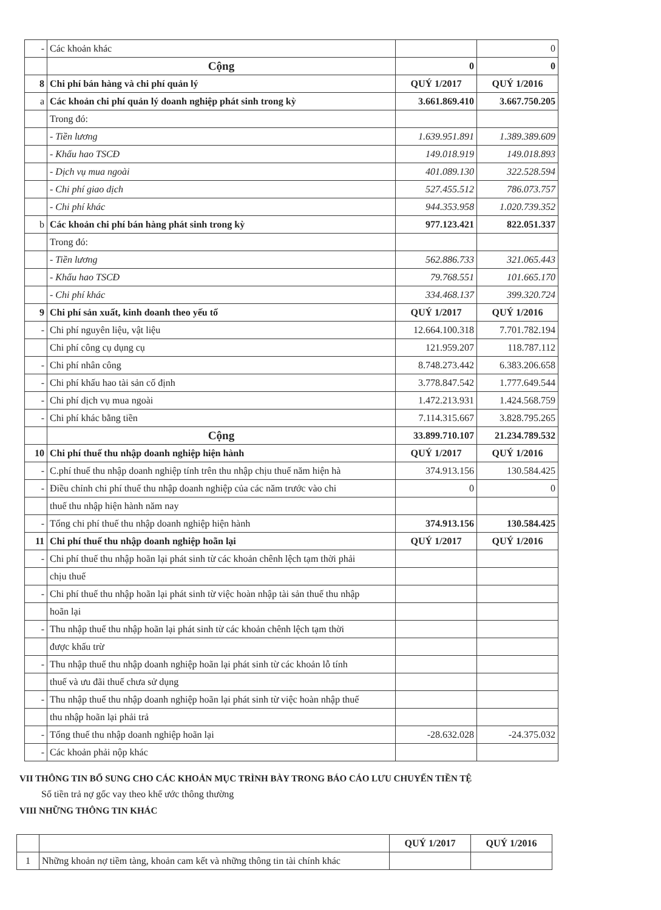| - | Các khoản khác | | 0 |
| | Cộng | 0 | 0 |
| 8 | Chi phí bán hàng và chi phí quản lý | QUÝ 1/2017 | QUÝ 1/2016 |
| a | Các khoản chi phí quản lý doanh nghiệp phát sinh trong kỳ | 3.661.869.410 | 3.667.750.205 |
| | Trong đó: | | |
| | - Tiền lương | 1.639.951.891 | 1.389.389.609 |
| | - Khấu hao TSCĐ | 149.018.919 | 149.018.893 |
| | - Dịch vụ mua ngoài | 401.089.130 | 322.528.594 |
| | - Chi phí giao dịch | 527.455.512 | 786.073.757 |
| | - Chi phí khác | 944.353.958 | 1.020.739.352 |
| b | Các khoản chi phí bán hàng phát sinh trong kỳ | 977.123.421 | 822.051.337 |
| | Trong đó: | | |
| | - Tiền lương | 562.886.733 | 321.065.443 |
| | - Khấu hao TSCĐ | 79.768.551 | 101.665.170 |
| | - Chi phí khác | 334.468.137 | 399.320.724 |
| 9 | Chi phí sản xuất, kinh doanh theo yếu tố | QUÝ 1/2017 | QUÝ 1/2016 |
| - | Chi phí nguyên liệu, vật liệu | 12.664.100.318 | 7.701.782.194 |
| | Chi phí công cụ dụng cụ | 121.959.207 | 118.787.112 |
| - | Chi phí nhân công | 8.748.273.442 | 6.383.206.658 |
| - | Chi phí khấu hao tài sản cố định | 3.778.847.542 | 1.777.649.544 |
| - | Chi phí dịch vụ mua ngoài | 1.472.213.931 | 1.424.568.759 |
| - | Chi phí khác bằng tiền | 7.114.315.667 | 3.828.795.265 |
| | Cộng | 33.899.710.107 | 21.234.789.532 |
| 10 | Chi phí thuế thu nhập doanh nghiệp hiện hành | QUÝ 1/2017 | QUÝ 1/2016 |
| - | C.phí thuế thu nhập doanh nghiệp tính trên thu nhập chịu thuế năm hiện hà | 374.913.156 | 130.584.425 |
| - | Điều chỉnh chi phí thuế thu nhập doanh nghiệp của các năm trước vào chi | 0 | 0 |
| | thuế thu nhập hiện hành năm nay | | |
| - | Tổng chi phí thuế thu nhập doanh nghiệp hiện hành | 374.913.156 | 130.584.425 |
| 11 | Chi phí thuế thu nhập doanh nghiệp hoãn lại | QUÝ 1/2017 | QUÝ 1/2016 |
| - | Chi phí thuế thu nhập hoãn lại phát sinh từ các khoản chênh lệch tạm thời phải | | |
| | chịu thuế | | |
| - | Chi phí thuế thu nhập hoãn lại phát sinh từ việc hoàn nhập tài sản thuế thu nhập | | |
| | hoãn lại | | |
| - | Thu nhập thuế thu nhập hoãn lại phát sinh từ các khoản chênh lệch tạm thời | | |
| | được khấu trừ | | |
| - | Thu nhập thuế thu nhập doanh nghiệp hoãn lại phát sinh từ các khoản lỗ tính | | |
| | thuế và ưu đãi thuế chưa sử dụng | | |
| - | Thu nhập thuế thu nhập doanh nghiệp hoãn lại phát sinh từ việc hoàn nhập thuế | | |
| | thu nhập hoãn lại phải trả | | |
| - | Tổng thuế thu nhập doanh nghiệp hoãn lại | -28.632.028 | -24.375.032 |
| - | Các khoản phải nộp khác | | |
VII THÔNG TIN BỔ SUNG CHO CÁC KHOẢN MỤC TRÌNH BÀY TRONG BÁO CÁO LƯU CHUYỂN TIỀN TỆ
Số tiền trả nợ gốc vay theo khế ước thông thường
VIII NHỮNG THÔNG TIN KHÁC
| | | QUÝ 1/2017 | QUÝ 1/2016 |
| 1 | Những khoản nợ tiềm tàng, khoản cam kết và những thông tin tài chính khác | | |